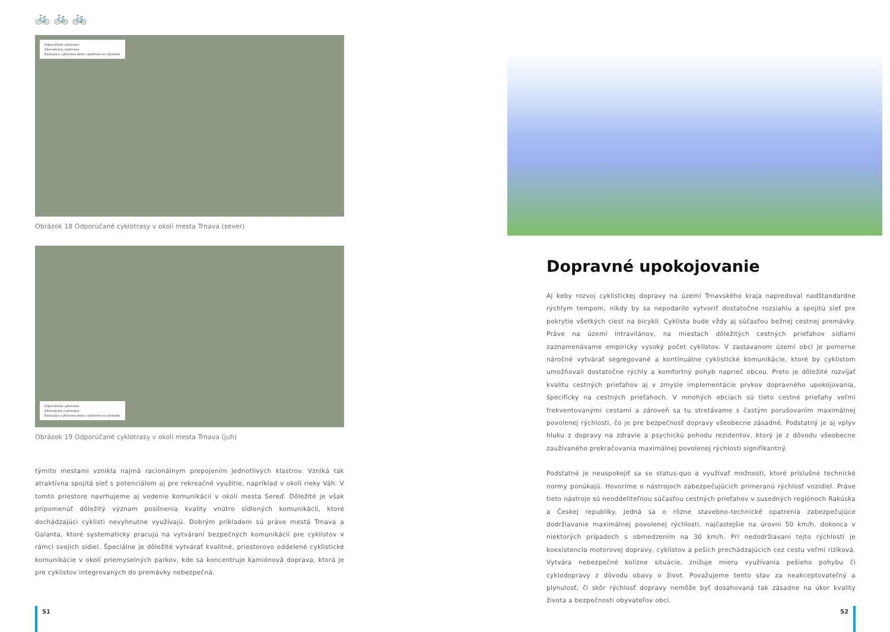🚲 🚲 🚲
Odporúčaná cyklotrasa
Alternatívna cyklotrasa
Existujúca cyklotrasa alebo cyklotrasa vo výstavbe
Obrázok 18 Odporúčané cyklotrasy v okolí mesta Trnava (sever)
Odporúčaná cyklotrasa
Alternatívna cyklotrasa
Existujúca cyklotrasa alebo cyklotrasa vo výstavbe
Obrázok 19 Odporúčané cyklotrasy v okolí mesta Trnava (juh)
týmito mestami vznikla najmä racionálnym prepojením jednotlivých klastrov. Vzniká tak atraktívna spojitá sieť s potenciálom aj pre rekreačné využitie, napríklad v okolí rieky Váh. V tomto priestore navrhujeme aj vedenie komunikácií v okolí mesta Sereď. Dôležité je však pripomenúť dôležitý význam posilnenia kvality vnútro sídlených komunikácií, ktoré dochádzajúci cyklisti nevyhnutne využívajú. Dobrým príkladom sú práve mestá Trnava a Galanta, ktoré systematicky pracujú na vytváraní bezpečných komunikácií pre cyklistov v rámci svojich sídiel. Špeciálne je dôležité vytvárať kvalitné, priestorovo oddelené cyklistické komunikácie v okolí priemyselných parkov, kde sa koncentruje kamiónová doprava, ktorá je pre cyklistov integrovaných do premávky nebezpečná.
51
Dopravné upokojovanie
Aj keby rozvoj cyklistickej dopravy na území Trnavského kraja napredoval nadštandardne rýchlym tempom, nikdy by sa nepodarilo vytvoriť dostatočne rozsiahlu a spojitú sieť pre pokrytie všetkých ciest na bicykli. Cyklista bude vždy aj súčasťou bežnej cestnej premávky. Práve na území intravilánov, na miestach dôležitých cestných prieťahov sídlami zaznamenávame empiricky vysoký počet cyklistov. V zastavanom území obcí je pomerne náročné vytvárať segregované a kontinuálne cyklistické komunikácie, ktoré by cyklistom umožňovali dostatočne rýchly a komfortný pohyb naprieč obcou. Preto je dôležité rozvíjať kvalitu cestných prieťahov aj v zmysle implementácie prvkov dopravného upokojovania, špecificky na cestných prieťahoch. V mnohých obciach sú tieto cestné prieťahy veľmi frekventovanými cestami a zároveň sa tu stretávame s častým porušovaním maximálnej povolenej rýchlosti, čo je pre bezpečnosť dopravy všeobecne zásadné. Podstatný je aj vplyv hluku z dopravy na zdravie a psychickú pohodu rezidentov, ktorý je z dôvodu všeobecne zaužívaného prekračovania maximálnej povolenej rýchlosti signifikantný.
Podstatné je neuspokojiť sa so status-quo a využívať možnosti, ktoré príslušné technické normy ponúkajú. Hovoríme o nástrojoch zabezpečujúcich primeranú rýchlosť vozidiel. Práve tieto nástroje sú neoddeliteľnou súčasťou cestných prieťahov v susedných regiónoch Rakúska a Českej republiky. Jedná sa o rôzne stavebno-technické opatrenia zabezpečujúce dodržiavanie maximálnej povolenej rýchlosti, najčastejšie na úrovni 50 km/h, dokonca v niektorých prípadoch s obmedzením na 30 km/h. Pri nedodržiavaní tejto rýchlosti je koexistencia motorovej dopravy, cyklistov a peších prechádzajúcich cez cestu veľmi riziková. Vytvára nebezpečné kolízne situácie, znižuje mieru využívania pešieho pohybu či cyklodopravy z dôvodu obavy o život. Považujeme tento stav za neakceptovateľný a plynulosť, či skôr rýchlosť dopravy nemôže byť dosahovaná tak zásadne na úkor kvality života a bezpečnosti obyvateľov obcí.
52